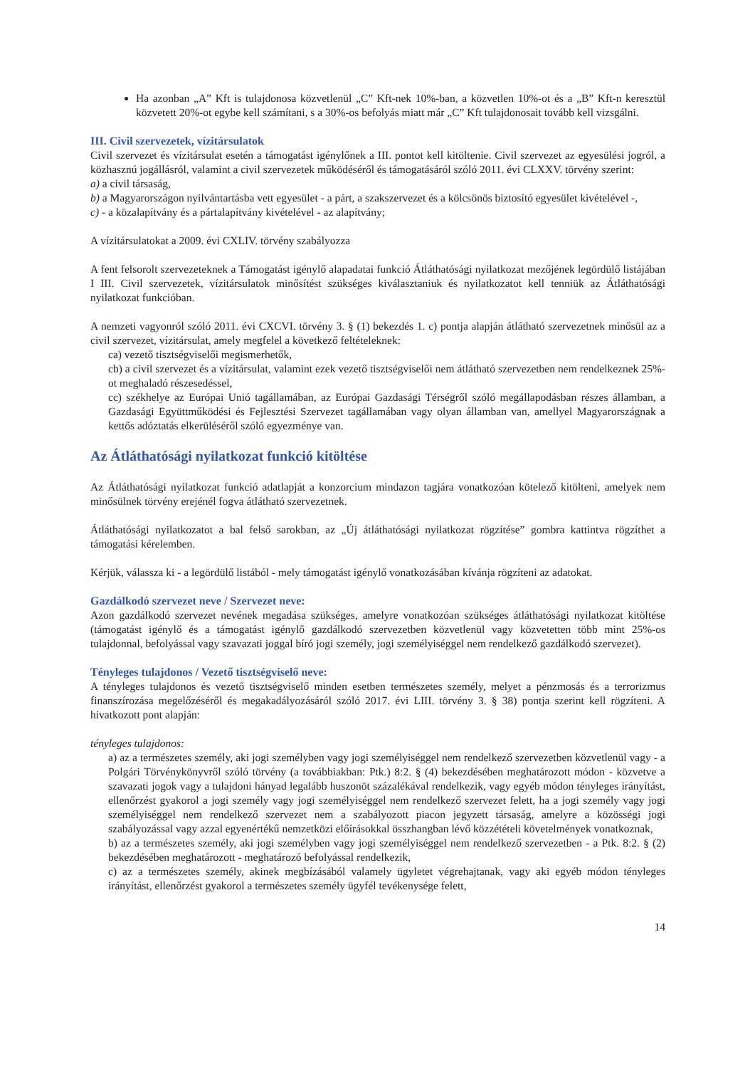Ha azonban „A” Kft is tulajdonosa közvetlenül „C” Kft-nek 10%-ban, a közvetlen 10%-ot és a „B” Kft-n keresztül közvetett 20%-ot egybe kell számítani, s a 30%-os befolyás miatt már „C” Kft tulajdonosait tovább kell vizsgálni.
III. Civil szervezetek, vízitársulatok
Civil szervezet és vízitársulat esetén a támogatást igénylőnek a III. pontot kell kitöltenie. Civil szervezet az egyesülési jogról, a közhasznú jogállásról, valamint a civil szervezetek működéséről és támogatásáról szóló 2011. évi CLXXV. törvény szerint:
a) a civil társaság,
b) a Magyarországon nyilvántartásba vett egyesület - a párt, a szakszervezet és a kölcsönös biztosító egyesület kivételével -,
c) - a közalapítvány és a pártalapítvány kivételével - az alapítvány;
A vízitársulatokat a 2009. évi CXLIV. törvény szabályozza
A fent felsorolt szervezeteknek a Támogatást igénylő alapadatai funkció Átláthatósági nyilatkozat mezőjének legördülő listájában I III. Civil szervezetek, vízitársulatok minősítést szükséges kiválasztaniuk és nyilatkozatot kell tenniük az Átláthatósági nyilatkozat funkcióban.
A nemzeti vagyonról szóló 2011. évi CXCVI. törvény 3. § (1) bekezdés 1. c) pontja alapján átlátható szervezetnek minősül az a civil szervezet, vízitársulat, amely megfelel a következő feltételeknek:
ca) vezető tisztségviselői megismerhetők,
cb) a civil szervezet és a vízitársulat, valamint ezek vezető tisztségviselői nem átlátható szervezetben nem rendelkeznek 25%-ot meghaladó részesedéssel,
cc) székhelye az Európai Unió tagállamában, az Európai Gazdasági Térségről szóló megállapodásban részes államban, a Gazdasági Együttműködési és Fejlesztési Szervezet tagállamában vagy olyan államban van, amellyel Magyarországnak a kettős adóztatás elkerüléséről szóló egyezménye van.
Az Átláthatósági nyilatkozat funkció kitöltése
Az Átláthatósági nyilatkozat funkció adatlapját a konzorcium mindazon tagjára vonatkozóan kötelező kitölteni, amelyek nem minősülnek törvény erejénél fogva átlátható szervezetnek.
Átláthatósági nyilatkozatot a bal felső sarokban, az „Új átláthatósági nyilatkozat rögzítése” gombra kattintva rögzíthet a támogatási kérelemben.
Kérjük, válassza ki - a legördülő listából - mely támogatást igénylő vonatkozásában kívánja rögzíteni az adatokat.
Gazdálkodó szervezet neve / Szervezet neve:
Azon gazdálkodó szervezet nevének megadása szükséges, amelyre vonatkozóan szükséges átláthatósági nyilatkozat kitöltése (támogatást igénylő és a támogatást igénylő gazdálkodó szervezetben közvetlenül vagy közvetetten több mint 25%-os tulajdonnal, befolyással vagy szavazati joggal bíró jogi személy, jogi személyiséggel nem rendelkező gazdálkodó szervezet).
Tényleges tulajdonos / Vezető tisztségviselő neve:
A tényleges tulajdonos és vezető tisztségviselő minden esetben természetes személy, melyet a pénzmosás és a terrorizmus finanszírozása megelőzéséről és megakadályozásáról szóló 2017. évi LIII. törvény 3. § 38) pontja szerint kell rögzíteni. A hivatkozott pont alapján:
tényleges tulajdonos:
a) az a természetes személy, aki jogi személyben vagy jogi személyiséggel nem rendelkező szervezetben közvetlenül vagy - a Polgári Törvénykönyvről szóló törvény (a továbbiakban: Ptk.) 8:2. § (4) bekezdésében meghatározott módon - közvetve a szavazati jogok vagy a tulajdoni hányad legalább huszonöt százalékával rendelkezik, vagy egyéb módon tényleges irányítást, ellenőrzést gyakorol a jogi személy vagy jogi személyiséggel nem rendelkező szervezet felett, ha a jogi személy vagy jogi személyiséggel nem rendelkező szervezet nem a szabályozott piacon jegyzett társaság, amelyre a közösségi jogi szabályozással vagy azzal egyenértékű nemzetközi előírásokkal összhangban lévő közzétételi követelmények vonatkoznak,
b) az a természetes személy, aki jogi személyben vagy jogi személyiséggel nem rendelkező szervezetben - a Ptk. 8:2. § (2) bekezdésében meghatározott - meghatározó befolyással rendelkezik,
c) az a természetes személy, akinek megbízásából valamely ügyletet végrehajtanak, vagy aki egyéb módon tényleges irányítást, ellenőrzést gyakorol a természetes személy ügyfél tevékenysége felett,
14